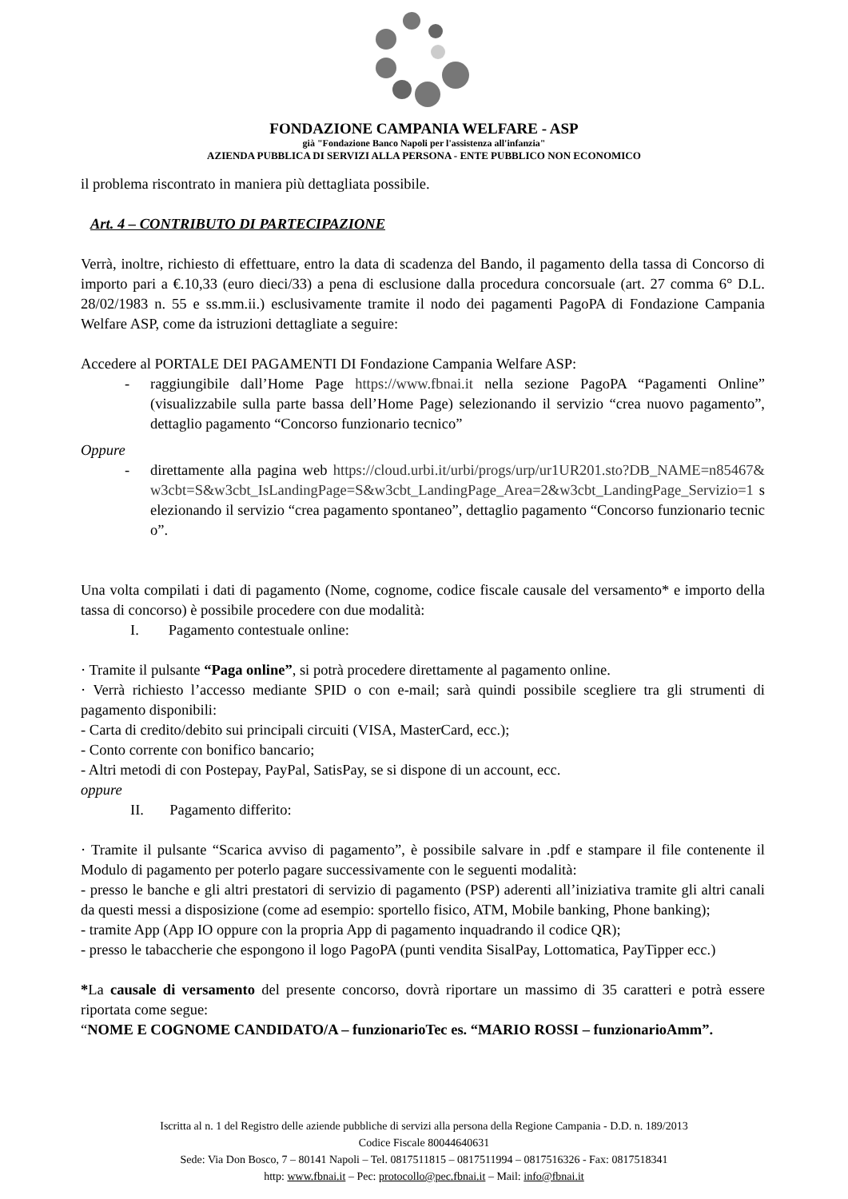FONDAZIONE CAMPANIA WELFARE - ASP
già "Fondazione Banco Napoli per l'assistenza all'infanzia"
AZIENDA PUBBLICA DI SERVIZI ALLA PERSONA - ENTE PUBBLICO NON ECONOMICO
il problema riscontrato in maniera più dettagliata possibile.
Art. 4 – CONTRIBUTO DI PARTECIPAZIONE
Verrà, inoltre, richiesto di effettuare, entro la data di scadenza del Bando, il pagamento della tassa di Concorso di importo pari a €.10,33 (euro dieci/33) a pena di esclusione dalla procedura concorsuale (art. 27 comma 6° D.L. 28/02/1983 n. 55 e ss.mm.ii.) esclusivamente tramite il nodo dei pagamenti PagoPA di Fondazione Campania Welfare ASP, come da istruzioni dettagliate a seguire:
Accedere al PORTALE DEI PAGAMENTI DI Fondazione Campania Welfare ASP:
- raggiungibile dall’Home Page https://www.fbnai.it nella sezione PagoPA “Pagamenti Online” (visualizzabile sulla parte bassa dell’Home Page) selezionando il servizio “crea nuovo pagamento”, dettaglio pagamento “Concorso funzionario tecnico”
Oppure
- direttamente alla pagina web https://cloud.urbi.it/urbi/progs/urp/ur1UR201.sto?DB_NAME=n85467&w3cbt=S&w3cbt_IsLandingPage=S&w3cbt_LandingPage_Area=2&w3cbt_LandingPage_Servizio=1 selezionando il servizio “crea pagamento spontaneo”, dettaglio pagamento “Concorso funzionario tecnico”.
Una volta compilati i dati di pagamento (Nome, cognome, codice fiscale causale del versamento* e importo della tassa di concorso) è possibile procedere con due modalità:
I. Pagamento contestuale online:
· Tramite il pulsante “Paga online”, si potrà procedere direttamente al pagamento online.
· Verrà richiesto l’accesso mediante SPID o con e-mail; sarà quindi possibile scegliere tra gli strumenti di pagamento disponibili:
- Carta di credito/debito sui principali circuiti (VISA, MasterCard, ecc.);
- Conto corrente con bonifico bancario;
- Altri metodi di con Postepay, PayPal, SatisPay, se si dispone di un account, ecc.
oppure
II. Pagamento differito:
· Tramite il pulsante “Scarica avviso di pagamento”, è possibile salvare in .pdf e stampare il file contenente il Modulo di pagamento per poterlo pagare successivamente con le seguenti modalità:
- presso le banche e gli altri prestatori di servizio di pagamento (PSP) aderenti all’iniziativa tramite gli altri canali da questi messi a disposizione (come ad esempio: sportello fisico, ATM, Mobile banking, Phone banking);
- tramite App (App IO oppure con la propria App di pagamento inquadrando il codice QR);
- presso le tabaccherie che espongono il logo PagoPA (punti vendita SisalPay, Lottomatica, PayTipper ecc.)
*La causale di versamento del presente concorso, dovrà riportare un massimo di 35 caratteri e potrà essere riportata come segue:
“NOME E COGNOME CANDIDATO/A – funzionarioTec es. “MARIO ROSSI – funzionarioAmm”.
Iscritta al n. 1 del Registro delle aziende pubbliche di servizi alla persona della Regione Campania - D.D. n. 189/2013
Codice Fiscale 80044640631
Sede: Via Don Bosco, 7 – 80141 Napoli – Tel. 0817511815 – 0817511994 – 0817516326 - Fax: 0817518341
http: www.fbnai.it – Pec: protocollo@pec.fbnai.it – Mail: info@fbnai.it